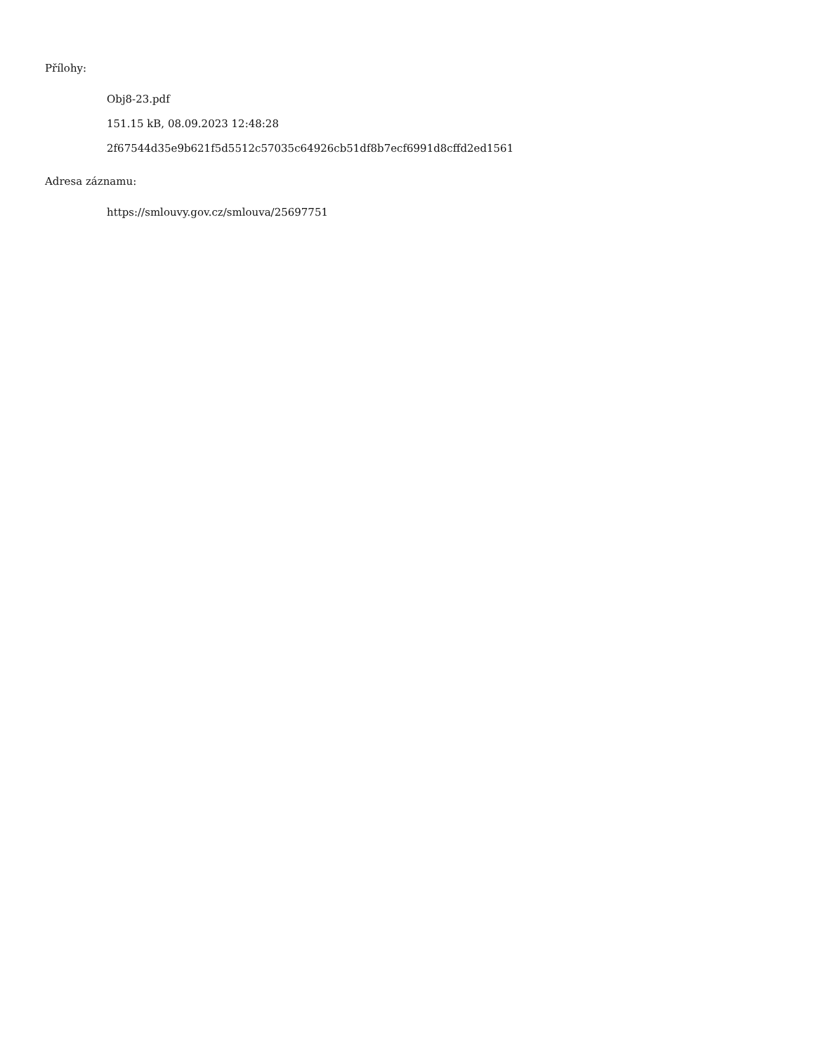Přílohy:
Obj8-23.pdf
151.15 kB, 08.09.2023 12:48:28
2f67544d35e9b621f5d5512c57035c64926cb51df8b7ecf6991d8cffd2ed1561
Adresa záznamu:
https://smlouvy.gov.cz/smlouva/25697751